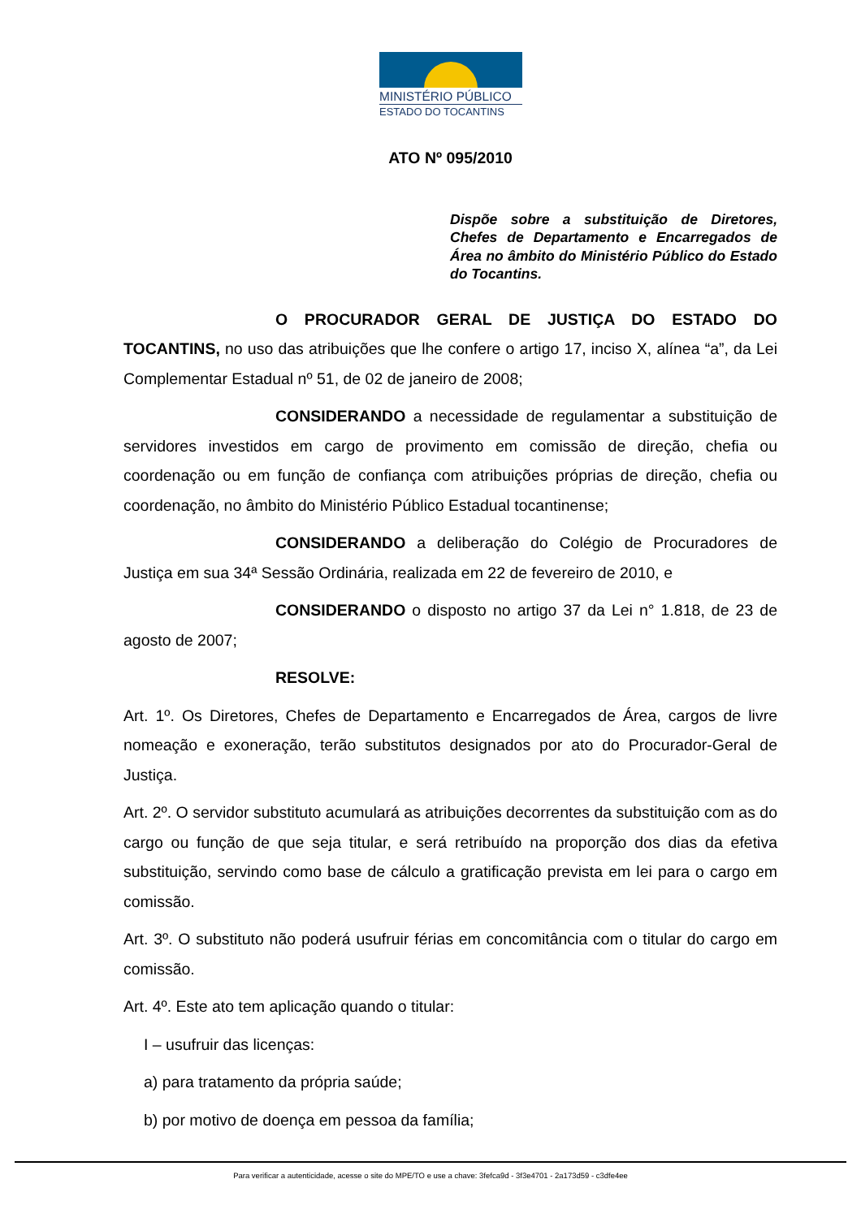MINISTÉRIO PÚBLICO
ESTADO DO TOCANTINS
ATO Nº 095/2010
Dispõe sobre a substituição de Diretores, Chefes de Departamento e Encarregados de Área no âmbito do Ministério Público do Estado do Tocantins.
O PROCURADOR GERAL DE JUSTIÇA DO ESTADO DO TOCANTINS, no uso das atribuições que lhe confere o artigo 17, inciso X, alínea “a”, da Lei Complementar Estadual nº 51, de 02 de janeiro de 2008;
CONSIDERANDO a necessidade de regulamentar a substituição de servidores investidos em cargo de provimento em comissão de direção, chefia ou coordenação ou em função de confiança com atribuições próprias de direção, chefia ou coordenação, no âmbito do Ministério Público Estadual tocantinense;
CONSIDERANDO a deliberação do Colégio de Procuradores de Justiça em sua 34ª Sessão Ordinária, realizada em 22 de fevereiro de 2010, e
CONSIDERANDO o disposto no artigo 37 da Lei n° 1.818, de 23 de agosto de 2007;
RESOLVE:
Art. 1º. Os Diretores, Chefes de Departamento e Encarregados de Área, cargos de livre nomeação e exoneração, terão substitutos designados por ato do Procurador-Geral de Justiça.
Art. 2º. O servidor substituto acumulará as atribuições decorrentes da substituição com as do cargo ou função de que seja titular, e será retribuído na proporção dos dias da efetiva substituição, servindo como base de cálculo a gratificação prevista em lei para o cargo em comissão.
Art. 3º. O substituto não poderá usufruir férias em concomitância com o titular do cargo em comissão.
Art. 4º. Este ato tem aplicação quando o titular:
I – usufruir das licenças:
a) para tratamento da própria saúde;
b) por motivo de doença em pessoa da família;
Para verificar a autenticidade, acesse o site do MPE/TO e use a chave: 3fefca9d - 3f3e4701 - 2a173d59 - c3dfe4ee